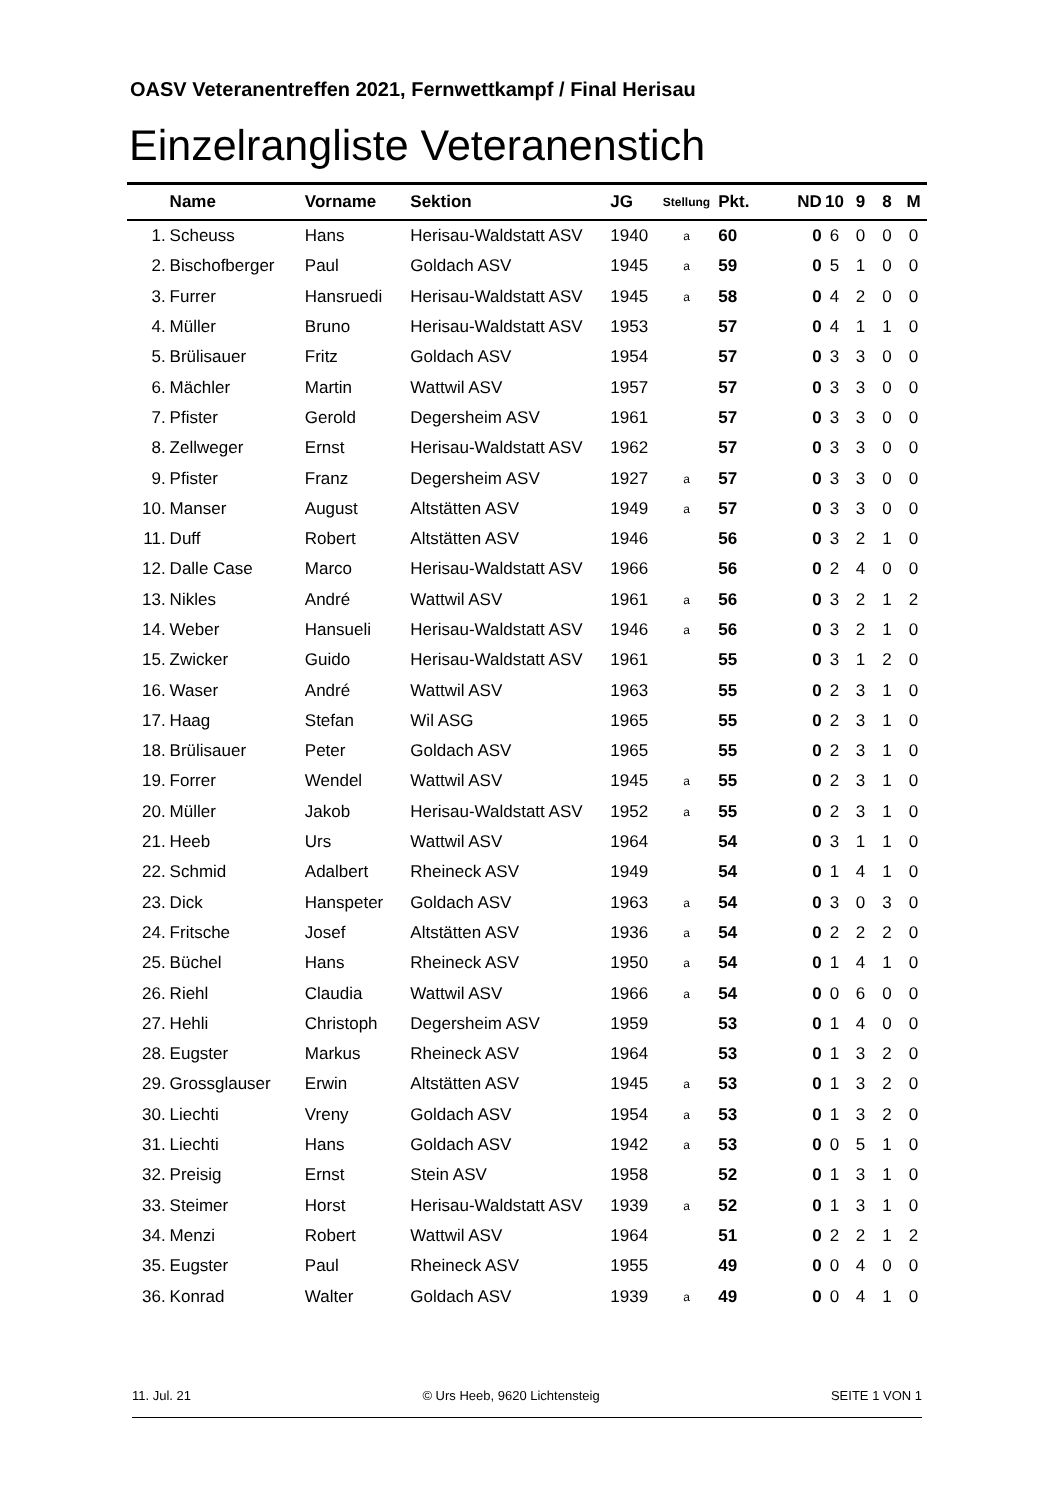OASV Veteranentreffen 2021, Fernwettkampf / Final Herisau
Einzelrangliste Veteranenstich
| | Name | Vorname | Sektion | JG | Stellung | Pkt. | ND | 10 | 9 | 8 | M |
| --- | --- | --- | --- | --- | --- | --- | --- | --- | --- | --- | --- |
| 1. | Scheuss | Hans | Herisau-Waldstatt ASV | 1940 | a | 60 | 0 | 6 | 0 | 0 | 0 |
| 2. | Bischofberger | Paul | Goldach ASV | 1945 | a | 59 | 0 | 5 | 1 | 0 | 0 |
| 3. | Furrer | Hansruedi | Herisau-Waldstatt ASV | 1945 | a | 58 | 0 | 4 | 2 | 0 | 0 |
| 4. | Müller | Bruno | Herisau-Waldstatt ASV | 1953 | | 57 | 0 | 4 | 1 | 1 | 0 |
| 5. | Brülisauer | Fritz | Goldach ASV | 1954 | | 57 | 0 | 3 | 3 | 0 | 0 |
| 6. | Mächler | Martin | Wattwil ASV | 1957 | | 57 | 0 | 3 | 3 | 0 | 0 |
| 7. | Pfister | Gerold | Degersheim ASV | 1961 | | 57 | 0 | 3 | 3 | 0 | 0 |
| 8. | Zellweger | Ernst | Herisau-Waldstatt ASV | 1962 | | 57 | 0 | 3 | 3 | 0 | 0 |
| 9. | Pfister | Franz | Degersheim ASV | 1927 | a | 57 | 0 | 3 | 3 | 0 | 0 |
| 10. | Manser | August | Altstätten ASV | 1949 | a | 57 | 0 | 3 | 3 | 0 | 0 |
| 11. | Duff | Robert | Altstätten ASV | 1946 | | 56 | 0 | 3 | 2 | 1 | 0 |
| 12. | Dalle Case | Marco | Herisau-Waldstatt ASV | 1966 | | 56 | 0 | 2 | 4 | 0 | 0 |
| 13. | Nikles | André | Wattwil ASV | 1961 | a | 56 | 0 | 3 | 2 | 1 | 2 |
| 14. | Weber | Hansueli | Herisau-Waldstatt ASV | 1946 | a | 56 | 0 | 3 | 2 | 1 | 0 |
| 15. | Zwicker | Guido | Herisau-Waldstatt ASV | 1961 | | 55 | 0 | 3 | 1 | 2 | 0 |
| 16. | Waser | André | Wattwil ASV | 1963 | | 55 | 0 | 2 | 3 | 1 | 0 |
| 17. | Haag | Stefan | Wil ASG | 1965 | | 55 | 0 | 2 | 3 | 1 | 0 |
| 18. | Brülisauer | Peter | Goldach ASV | 1965 | | 55 | 0 | 2 | 3 | 1 | 0 |
| 19. | Forrer | Wendel | Wattwil ASV | 1945 | a | 55 | 0 | 2 | 3 | 1 | 0 |
| 20. | Müller | Jakob | Herisau-Waldstatt ASV | 1952 | a | 55 | 0 | 2 | 3 | 1 | 0 |
| 21. | Heeb | Urs | Wattwil ASV | 1964 | | 54 | 0 | 3 | 1 | 1 | 0 |
| 22. | Schmid | Adalbert | Rheineck ASV | 1949 | | 54 | 0 | 1 | 4 | 1 | 0 |
| 23. | Dick | Hanspeter | Goldach ASV | 1963 | a | 54 | 0 | 3 | 0 | 3 | 0 |
| 24. | Fritsche | Josef | Altstätten ASV | 1936 | a | 54 | 0 | 2 | 2 | 2 | 0 |
| 25. | Büchel | Hans | Rheineck ASV | 1950 | a | 54 | 0 | 1 | 4 | 1 | 0 |
| 26. | Riehl | Claudia | Wattwil ASV | 1966 | a | 54 | 0 | 0 | 6 | 0 | 0 |
| 27. | Hehli | Christoph | Degersheim ASV | 1959 | | 53 | 0 | 1 | 4 | 0 | 0 |
| 28. | Eugster | Markus | Rheineck ASV | 1964 | | 53 | 0 | 1 | 3 | 2 | 0 |
| 29. | Grossglauser | Erwin | Altstätten ASV | 1945 | a | 53 | 0 | 1 | 3 | 2 | 0 |
| 30. | Liechti | Vreny | Goldach ASV | 1954 | a | 53 | 0 | 1 | 3 | 2 | 0 |
| 31. | Liechti | Hans | Goldach ASV | 1942 | a | 53 | 0 | 0 | 5 | 1 | 0 |
| 32. | Preisig | Ernst | Stein ASV | 1958 | | 52 | 0 | 1 | 3 | 1 | 0 |
| 33. | Steimer | Horst | Herisau-Waldstatt ASV | 1939 | a | 52 | 0 | 1 | 3 | 1 | 0 |
| 34. | Menzi | Robert | Wattwil ASV | 1964 | | 51 | 0 | 2 | 2 | 1 | 2 |
| 35. | Eugster | Paul | Rheineck ASV | 1955 | | 49 | 0 | 0 | 4 | 0 | 0 |
| 36. | Konrad | Walter | Goldach ASV | 1939 | a | 49 | 0 | 0 | 4 | 1 | 0 |
11. Jul. 21 © Urs Heeb, 9620 Lichtensteig SEITE 1 VON 1